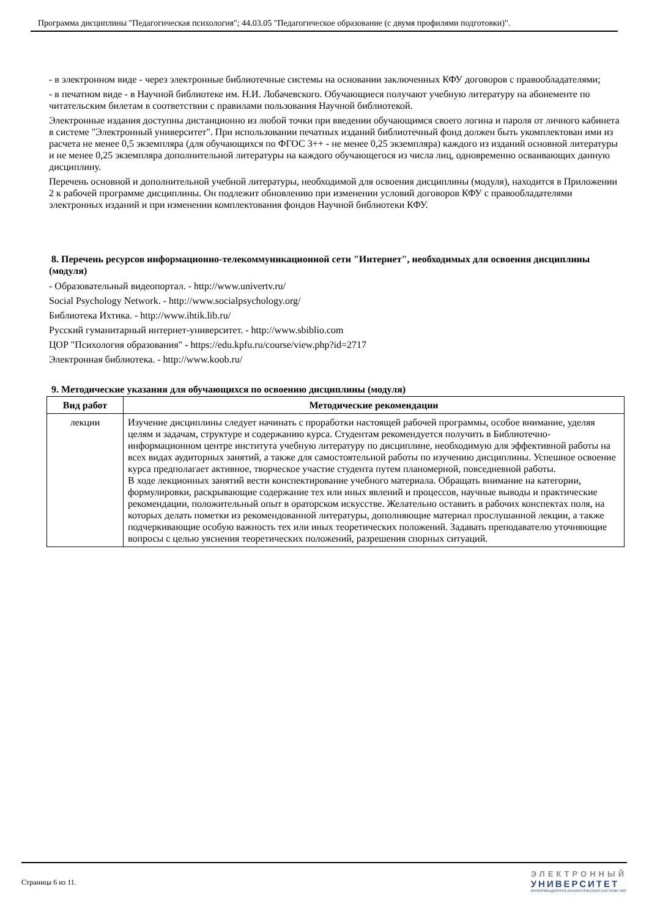Программа дисциплины "Педагогическая психология"; 44.03.05 "Педагогическое образование (с двумя профилями подготовки)".
- в электронном виде - через электронные библиотечные системы на основании заключенных КФУ договоров с правообладателями;
- в печатном виде - в Научной библиотеке им. Н.И. Лобачевского. Обучающиеся получают учебную литературу на абонементе по читательским билетам в соответствии с правилами пользования Научной библиотекой.
Электронные издания доступны дистанционно из любой точки при введении обучающимся своего логина и пароля от личного кабинета в системе "Электронный университет". При использовании печатных изданий библиотечный фонд должен быть укомплектован ими из расчета не менее 0,5 экземпляра (для обучающихся по ФГОС 3++ - не менее 0,25 экземпляра) каждого из изданий основной литературы и не менее 0,25 экземпляра дополнительной литературы на каждого обучающегося из числа лиц, одновременно осваивающих данную дисциплину.
Перечень основной и дополнительной учебной литературы, необходимой для освоения дисциплины (модуля), находится в Приложении 2 к рабочей программе дисциплины. Он подлежит обновлению при изменении условий договоров КФУ с правообладателями электронных изданий и при изменении комплектования фондов Научной библиотеки КФУ.
8. Перечень ресурсов информационно-телекоммуникационной сети "Интернет", необходимых для освоения дисциплины (модуля)
- Образовательный видеопортал. - http://www.univertv.ru/
Social Psychology Network. - http://www.socialpsychology.org/
Библиотека Ихтика. - http://www.ihtik.lib.ru/
Русский гуманитарный интернет-университет. - http://www.sbiblio.com
ЦОР "Психология образования" - https://edu.kpfu.ru/course/view.php?id=2717
Электронная библиотека. - http://www.koob.ru/
9. Методические указания для обучающихся по освоению дисциплины (модуля)
| Вид работ | Методические рекомендации |
| --- | --- |
| лекции | Изучение дисциплины следует начинать с проработки настоящей рабочей программы, особое внимание, уделяя целям и задачам, структуре и содержанию курса. Студентам рекомендуется получить в Библиотечно-информационном центре института учебную литературу по дисциплине, необходимую для эффективной работы на всех видах аудиторных занятий, а также для самостоятельной работы по изучению дисциплины. Успешное освоение курса предполагает активное, творческое участие студента путем планомерной, повседневной работы. В ходе лекционных занятий вести конспектирование учебного материала. Обращать внимание на категории, формулировки, раскрывающие содержание тех или иных явлений и процессов, научные выводы и практические рекомендации, положительный опыт в ораторском искусстве. Желательно оставить в рабочих конспектах поля, на которых делать пометки из рекомендованной литературы, дополняющие материал прослушанной лекции, а также подчеркивающие особую важность тех или иных теоретических положений. Задавать преподавателю уточняющие вопросы с целью уяснения теоретических положений, разрешения спорных ситуаций. |
Страница 6 из 11.
ЭЛЕКТРОННЫЙ
УНИВЕРСИТЕТ
ИНФОРМАЦИОННО-АНАЛИТИЧЕСКАЯ СИСТЕМА КФУ